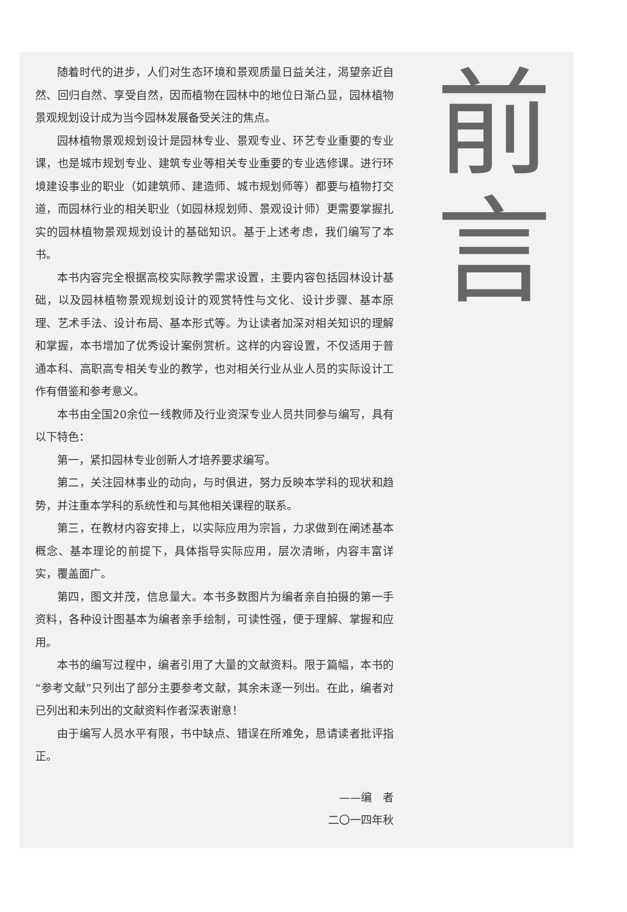随着时代的进步，人们对生态环境和景观质量日益关注，渴望亲近自然、回归自然、享受自然，因而植物在园林中的地位日渐凸显，园林植物景观规划设计成为当今园林发展备受关注的焦点。
园林植物景观规划设计是园林专业、景观专业、环艺专业重要的专业课，也是城市规划专业、建筑专业等相关专业重要的专业选修课。进行环境建设事业的职业（如建筑师、建造师、城市规划师等）都要与植物打交道，而园林行业的相关职业（如园林规划师、景观设计师）更需要掌握扎实的园林植物景观规划设计的基础知识。基于上述考虑，我们编写了本书。
本书内容完全根据高校实际教学需求设置，主要内容包括园林设计基础，以及园林植物景观规划设计的观赏特性与文化、设计步骤、基本原理、艺术手法、设计布局、基本形式等。为让读者加深对相关知识的理解和掌握，本书增加了优秀设计案例赏析。这样的内容设置，不仅适用于普通本科、高职高专相关专业的教学，也对相关行业从业人员的实际设计工作有借鉴和参考意义。
本书由全国20余位一线教师及行业资深专业人员共同参与编写，具有以下特色：
第一，紧扣园林专业创新人才培养要求编写。
第二，关注园林事业的动向，与时俱进，努力反映本学科的现状和趋势，并注重本学科的系统性和与其他相关课程的联系。
第三，在教材内容安排上，以实际应用为宗旨，力求做到在阐述基本概念、基本理论的前提下，具体指导实际应用，层次清晰，内容丰富详实，覆盖面广。
第四，图文并茂，信息量大。本书多数图片为编者亲自拍摄的第一手资料，各种设计图基本为编者亲手绘制，可读性强，便于理解、掌握和应用。
本书的编写过程中，编者引用了大量的文献资料。限于篇幅，本书的“参考文献”只列出了部分主要参考文献，其余未逐一列出。在此，编者对已列出和未列出的文献资料作者深表谢意！
由于编写人员水平有限，书中缺点、错误在所难免，恳请读者批评指正。
——编　者
二〇一四年秋
前
言